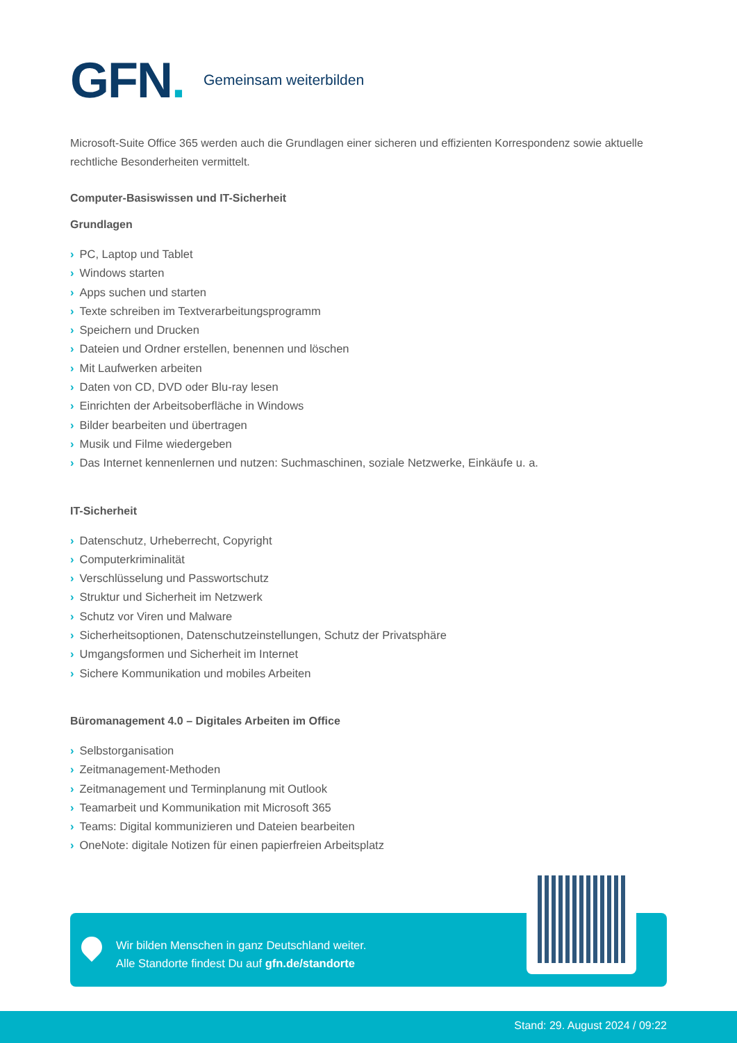GFN.
Gemeinsam weiterbilden
Microsoft-Suite Office 365 werden auch die Grundlagen einer sicheren und effizienten Korrespondenz sowie aktuelle rechtliche Besonderheiten vermittelt.
Computer-Basiswissen und IT-Sicherheit
Grundlagen
› PC, Laptop und Tablet
› Windows starten
› Apps suchen und starten
› Texte schreiben im Textverarbeitungsprogramm
› Speichern und Drucken
› Dateien und Ordner erstellen, benennen und löschen
› Mit Laufwerken arbeiten
› Daten von CD, DVD oder Blu-ray lesen
› Einrichten der Arbeitsoberfläche in Windows
› Bilder bearbeiten und übertragen
› Musik und Filme wiedergeben
› Das Internet kennenlernen und nutzen: Suchmaschinen, soziale Netzwerke, Einkäufe u. a.
IT-Sicherheit
› Datenschutz, Urheberrecht, Copyright
› Computerkriminalität
› Verschlüsselung und Passwortschutz
› Struktur und Sicherheit im Netzwerk
› Schutz vor Viren und Malware
› Sicherheitsoptionen, Datenschutzeinstellungen, Schutz der Privatsphäre
› Umgangsformen und Sicherheit im Internet
› Sichere Kommunikation und mobiles Arbeiten
Büromanagement 4.0 – Digitales Arbeiten im Office
› Selbstorganisation
› Zeitmanagement-Methoden
› Zeitmanagement und Terminplanung mit Outlook
› Teamarbeit und Kommunikation mit Microsoft 365
› Teams: Digital kommunizieren und Dateien bearbeiten
› OneNote: digitale Notizen für einen papierfreien Arbeitsplatz
Wir bilden Menschen in ganz Deutschland weiter.
Alle Standorte findest Du auf gfn.de/standorte
Stand: 29. August 2024 / 09:22